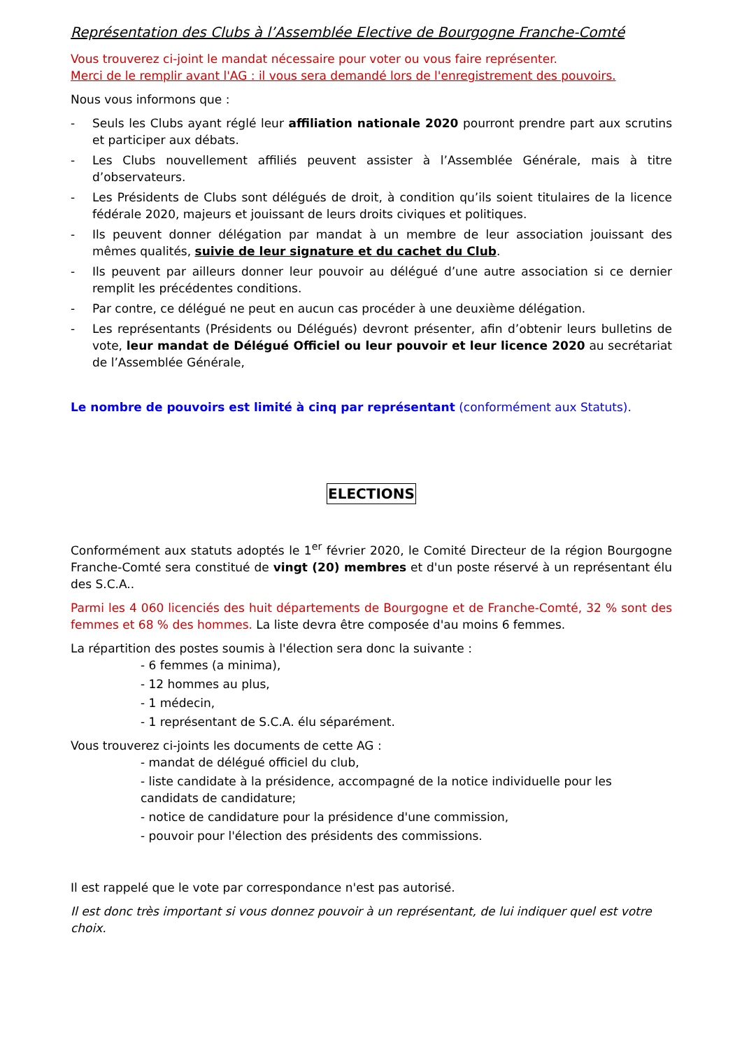Représentation des Clubs à l’Assemblée Elective de Bourgogne Franche-Comté
Vous trouverez ci-joint le mandat nécessaire pour voter ou vous faire représenter.
Merci de le remplir avant l'AG : il vous sera demandé lors de l'enregistrement des pouvoirs.
Nous vous informons que :
- Seuls les Clubs ayant réglé leur affiliation nationale 2020 pourront prendre part aux scrutins et participer aux débats.
- Les Clubs nouvellement affiliés peuvent assister à l’Assemblée Générale, mais à titre d’observateurs.
- Les Présidents de Clubs sont délégués de droit, à condition qu’ils soient titulaires de la licence fédérale 2020, majeurs et jouissant de leurs droits civiques et politiques.
- Ils peuvent donner délégation par mandat à un membre de leur association jouissant des mêmes qualités, suivie de leur signature et du cachet du Club.
- Ils peuvent par ailleurs donner leur pouvoir au délégué d’une autre association si ce dernier remplit les précédentes conditions.
- Par contre, ce délégué ne peut en aucun cas procéder à une deuxième délégation.
- Les représentants (Présidents ou Délégués) devront présenter, afin d’obtenir leurs bulletins de vote, leur mandat de Délégué Officiel ou leur pouvoir et leur licence 2020 au secrétariat de l’Assemblée Générale,
Le nombre de pouvoirs est limité à cinq par représentant (conformément aux Statuts).
ELECTIONS
Conformément aux statuts adoptés le 1<sup>er</sup> février 2020, le Comité Directeur de la région Bourgogne Franche-Comté sera constitué de vingt (20) membres et d'un poste réservé à un représentant élu des S.C.A..
Parmi les 4 060 licenciés des huit départements de Bourgogne et de Franche-Comté, 32 % sont des femmes et 68 % des hommes. La liste devra être composée d'au moins 6 femmes.
La répartition des postes soumis à l'élection sera donc la suivante :
- 6 femmes (a minima),
- 12 hommes au plus,
- 1 médecin,
- 1 représentant de S.C.A. élu séparément.
Vous trouverez ci-joints les documents de cette AG :
- mandat de délégué officiel du club,
- liste candidate à la présidence, accompagné de la notice individuelle pour les candidats de candidature;
- notice de candidature pour la présidence d'une commission,
- pouvoir pour l'élection des présidents des commissions.
Il est rappelé que le vote par correspondance n'est pas autorisé.
Il est donc très important si vous donnez pouvoir à un représentant, de lui indiquer quel est votre choix.